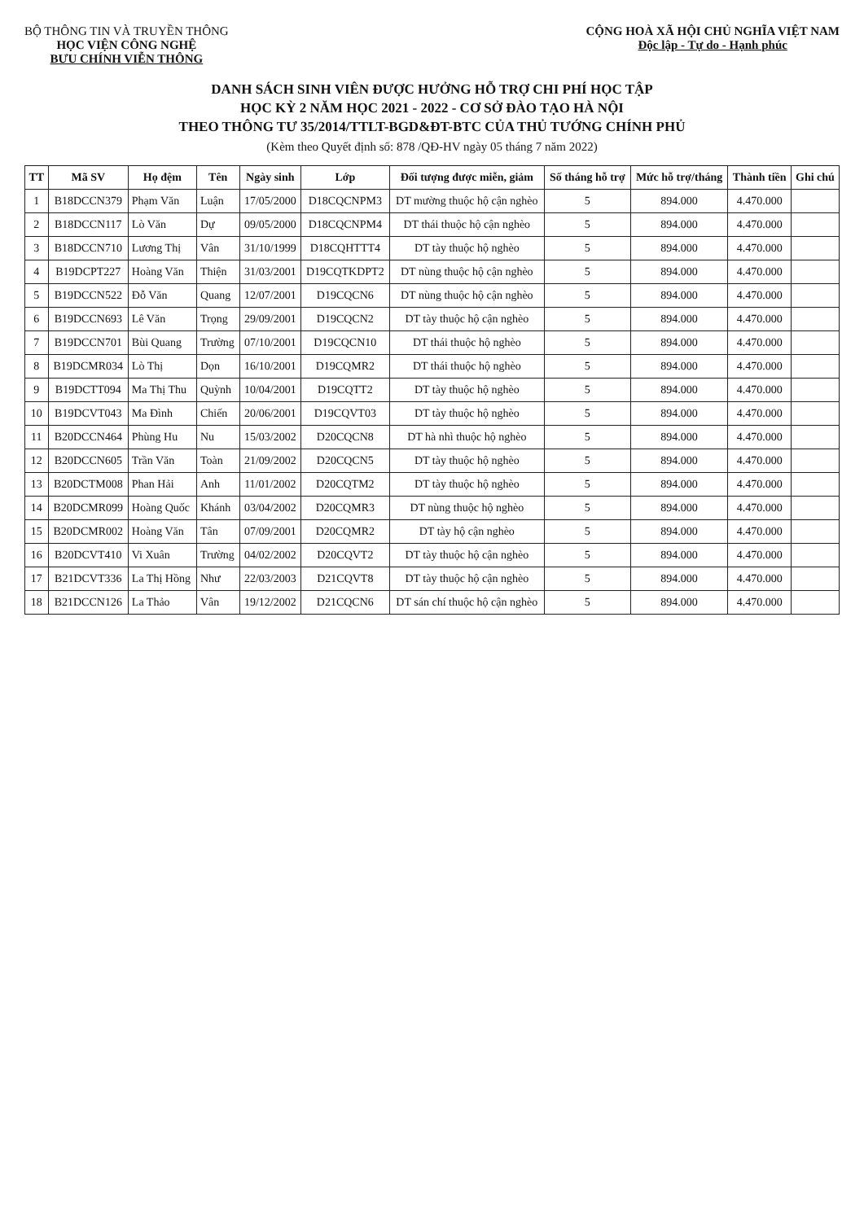BỘ THÔNG TIN VÀ TRUYỀN THÔNG
HỌC VIỆN CÔNG NGHỆ
BƯU CHÍNH VIỄN THÔNG
CỘNG HOÀ XÃ HỘI CHỦ NGHĨA VIỆT NAM
Độc lập - Tự do - Hạnh phúc
DANH SÁCH SINH VIÊN ĐƯỢC HƯỞNG HỖ TRỢ CHI PHÍ HỌC TẬP
HỌC KỲ 2 NĂM HỌC 2021 - 2022 - CƠ SỞ ĐÀO TẠO HÀ NỘI
THEO THÔNG TƯ 35/2014/TTLT-BGD&ĐT-BTC CỦA THỦ TƯỚNG CHÍNH PHỦ
(Kèm theo Quyết định số: 878 /QĐ-HV ngày 05 tháng 7 năm 2022)
| TT | Mã SV | Họ đệm | Tên | Ngày sinh | Lớp | Đối tượng được miễn, giảm | Số tháng hỗ trợ | Mức hỗ trợ/tháng | Thành tiền | Ghi chú |
| --- | --- | --- | --- | --- | --- | --- | --- | --- | --- | --- |
| 1 | B18DCCN379 | Phạm Văn | Luận | 17/05/2000 | D18CQCNPM3 | DT mường thuộc hộ cận nghèo | 5 | 894.000 | 4.470.000 | |
| 2 | B18DCCN117 | Lò Văn | Dự | 09/05/2000 | D18CQCNPM4 | DT thái thuộc hộ cận nghèo | 5 | 894.000 | 4.470.000 | |
| 3 | B18DCCN710 | Lương Thị | Vân | 31/10/1999 | D18CQHTTT4 | DT tày thuộc hộ nghèo | 5 | 894.000 | 4.470.000 | |
| 4 | B19DCPT227 | Hoàng Văn | Thiện | 31/03/2001 | D19CQTKDPT2 | DT nùng thuộc hộ cận nghèo | 5 | 894.000 | 4.470.000 | |
| 5 | B19DCCN522 | Đỗ Văn | Quang | 12/07/2001 | D19CQCN6 | DT nùng thuộc hộ cận nghèo | 5 | 894.000 | 4.470.000 | |
| 6 | B19DCCN693 | Lê Văn | Trọng | 29/09/2001 | D19CQCN2 | DT tày thuộc hộ cận nghèo | 5 | 894.000 | 4.470.000 | |
| 7 | B19DCCN701 | Bùi Quang | Trường | 07/10/2001 | D19CQCN10 | DT thái thuộc hộ nghèo | 5 | 894.000 | 4.470.000 | |
| 8 | B19DCMR034 | Lò Thị | Dọn | 16/10/2001 | D19CQMR2 | DT thái thuộc hộ nghèo | 5 | 894.000 | 4.470.000 | |
| 9 | B19DCTT094 | Ma Thị Thu | Quỳnh | 10/04/2001 | D19CQTT2 | DT tày thuộc hộ nghèo | 5 | 894.000 | 4.470.000 | |
| 10 | B19DCVT043 | Ma Đình | Chiến | 20/06/2001 | D19CQVT03 | DT tày thuộc hộ nghèo | 5 | 894.000 | 4.470.000 | |
| 11 | B20DCCN464 | Phùng Hu | Nu | 15/03/2002 | D20CQCN8 | DT hà nhì thuộc hộ nghèo | 5 | 894.000 | 4.470.000 | |
| 12 | B20DCCN605 | Trần Văn | Toàn | 21/09/2002 | D20CQCN5 | DT tày thuộc hộ nghèo | 5 | 894.000 | 4.470.000 | |
| 13 | B20DCTM008 | Phan Hải | Anh | 11/01/2002 | D20CQTM2 | DT tày thuộc hộ nghèo | 5 | 894.000 | 4.470.000 | |
| 14 | B20DCMR099 | Hoàng Quốc | Khánh | 03/04/2002 | D20CQMR3 | DT nùng thuộc hộ nghèo | 5 | 894.000 | 4.470.000 | |
| 15 | B20DCMR002 | Hoàng Văn | Tân | 07/09/2001 | D20CQMR2 | DT tày hộ cận nghèo | 5 | 894.000 | 4.470.000 | |
| 16 | B20DCVT410 | Vi Xuân | Trường | 04/02/2002 | D20CQVT2 | DT tày thuộc hộ cận nghèo | 5 | 894.000 | 4.470.000 | |
| 17 | B21DCVT336 | La Thị Hồng | Như | 22/03/2003 | D21CQVT8 | DT tày thuộc hộ cận nghèo | 5 | 894.000 | 4.470.000 | |
| 18 | B21DCCN126 | La Thảo | Vân | 19/12/2002 | D21CQCN6 | DT sán chí thuộc hộ cận nghèo | 5 | 894.000 | 4.470.000 | |